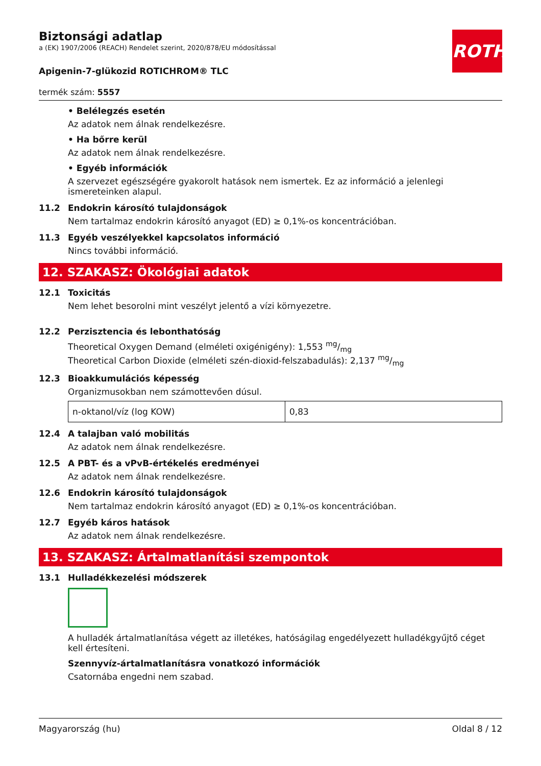ROTH
Biztonsági adatlap
a (EK) 1907/2006 (REACH) Rendelet szerint, 2020/878/EU módosítással
Apigenin-7-glükozid ROTICHROM® TLC
termék szám: 5557
• Belélegzés esetén
Az adatok nem álnak rendelkezésre.
• Ha bőrre kerül
Az adatok nem álnak rendelkezésre.
• Egyéb információk
A szervezet egészségére gyakorolt hatások nem ismertek. Ez az információ a jelenlegi ismereteinken alapul.
11.2 Endokrin károsító tulajdonságok
Nem tartalmaz endokrin károsító anyagot (ED) ≥ 0,1%-os koncentrációban.
11.3 Egyéb veszélyekkel kapcsolatos információ
Nincs további információ.
12. SZAKASZ: Ökológiai adatok
12.1 Toxicitás
Nem lehet besorolni mint veszélyt jelentő a vízi környezetre.
12.2 Perzisztencia és lebonthatóság
Theoretical Oxygen Demand (elméleti oxigénigény): 1,553 mg/mg
Theoretical Carbon Dioxide (elméleti szén-dioxid-felszabadulás): 2,137 mg/mg
12.3 Bioakkumulációs képesség
Organizmusokban nem számottevően dúsul.
| n-oktanol/víz (log KOW) | 0,83 |
12.4 A talajban való mobilitás
Az adatok nem álnak rendelkezésre.
12.5 A PBT- és a vPvB-értékelés eredményei
Az adatok nem álnak rendelkezésre.
12.6 Endokrin károsító tulajdonságok
Nem tartalmaz endokrin károsító anyagot (ED) ≥ 0,1%-os koncentrációban.
12.7 Egyéb káros hatások
Az adatok nem álnak rendelkezésre.
13. SZAKASZ: Ártalmatlanítási szempontok
13.1 Hulladékkezelési módszerek
A hulladék ártalmatlanítása végett az illetékes, hatóságilag engedélyezett hulladékgyűjtő céget kell értesíteni.
Szennyvíz-ártalmatlanításra vonatkozó információk
Csatornába engedni nem szabad.
Magyarország (hu) Oldal 8 / 12